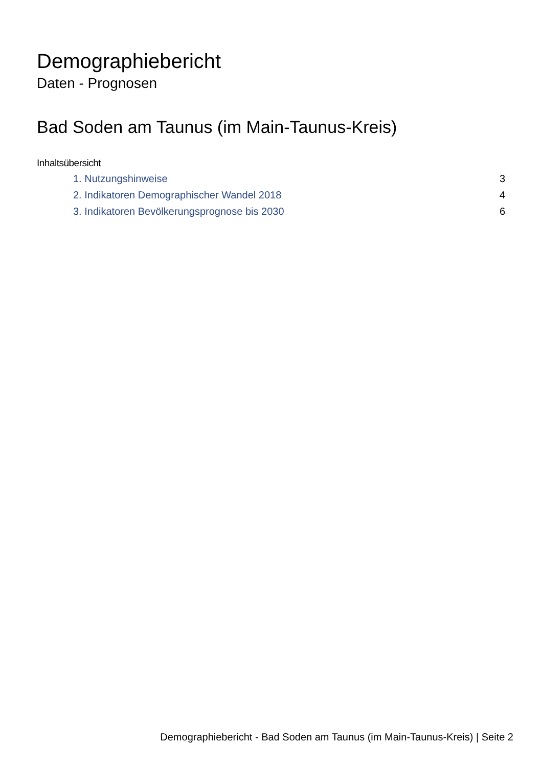Demographiebericht
Daten - Prognosen
Bad Soden am Taunus (im Main-Taunus-Kreis)
Inhaltsübersicht
1. Nutzungshinweise 3
2. Indikatoren Demographischer Wandel 2018 4
3. Indikatoren Bevölkerungsprognose bis 2030 6
Demographiebericht - Bad Soden am Taunus (im Main-Taunus-Kreis) | Seite 2